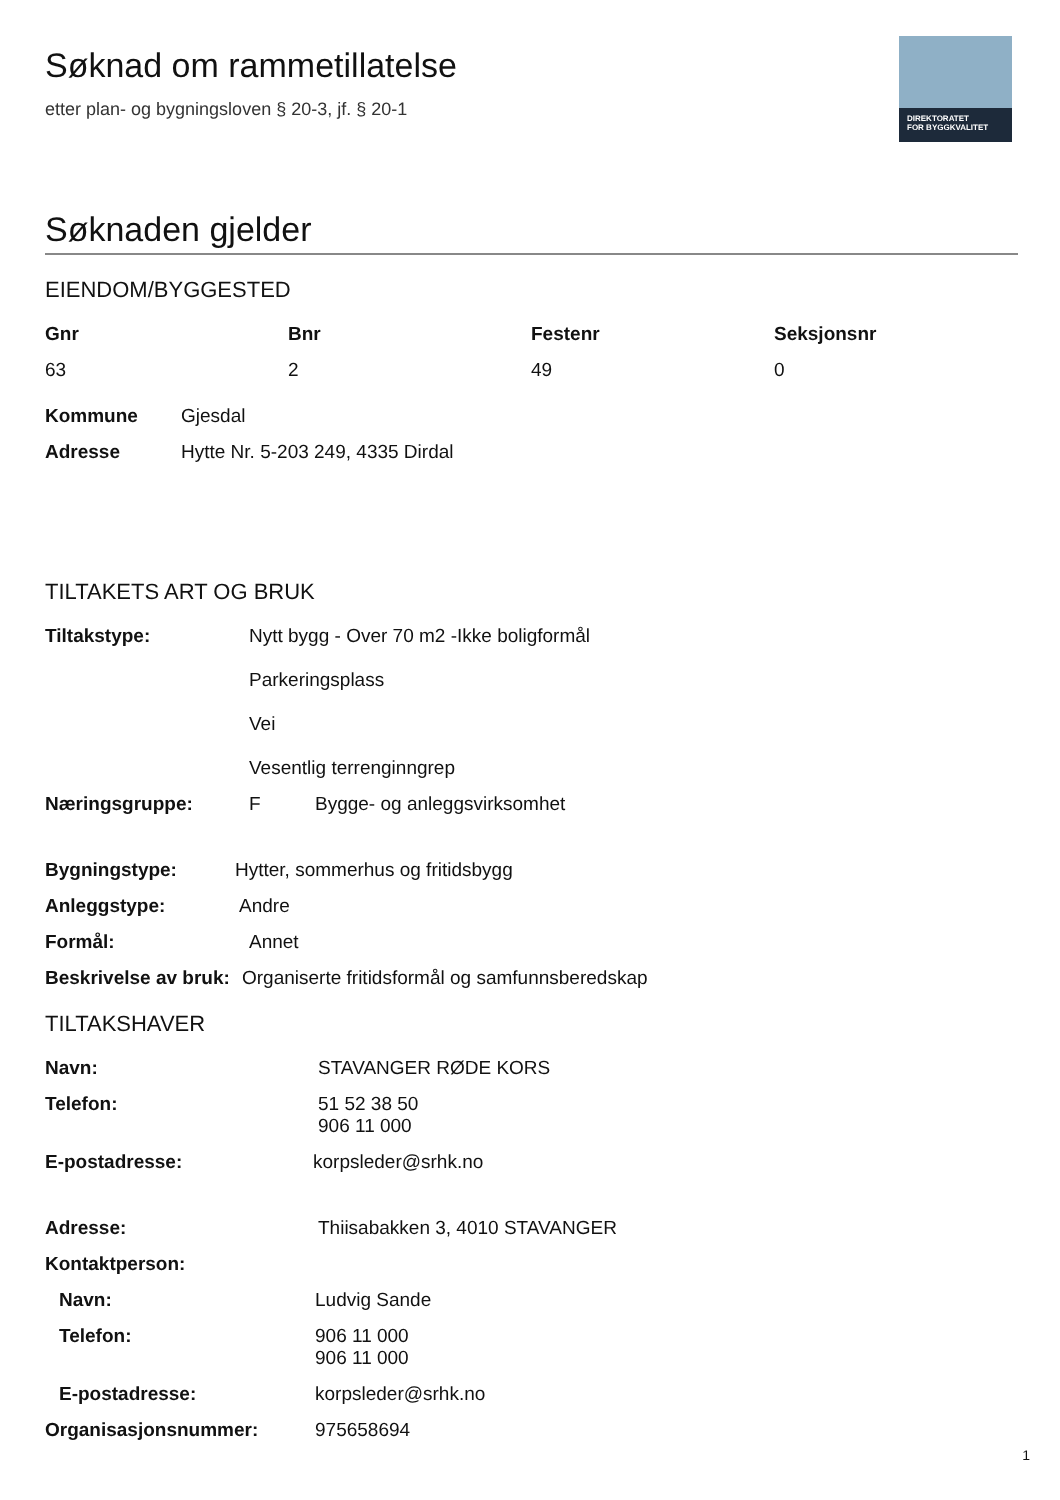DIREKTORATET
FOR BYGGKVALITET
Søknad om rammetillatelse
etter plan- og bygningsloven § 20-3, jf. § 20-1
Søknaden gjelder
EIENDOM/BYGGESTED
Gnr Bnr Festenr Seksjonsnr 63 2 49 0
Kommune Gjesdal
Adresse Hytte Nr. 5-203 249, 4335 Dirdal
TILTAKETS ART OG BRUK
Tiltakstype: Nytt bygg - Over 70 m2 -Ikke boligformål
Parkeringsplass
Vei
Vesentlig terrenginngrep
Næringsgruppe: F Bygge- og anleggsvirksomhet
Bygningstype: Hytter, sommerhus og fritidsbygg
Anleggstype: Andre
Formål: Annet
Beskrivelse av bruk: Organiserte fritidsformål og samfunnsberedskap
TILTAKSHAVER
Navn: STAVANGER RØDE KORS
Telefon: 51 52 38 50
906 11 000
E-postadresse: korpsleder@srhk.no
Adresse: Thiisabakken 3, 4010 STAVANGER
Kontaktperson:
Navn: Ludvig Sande
Telefon: 906 11 000
906 11 000
E-postadresse: korpsleder@srhk.no
Organisasjonsnummer: 975658694
1